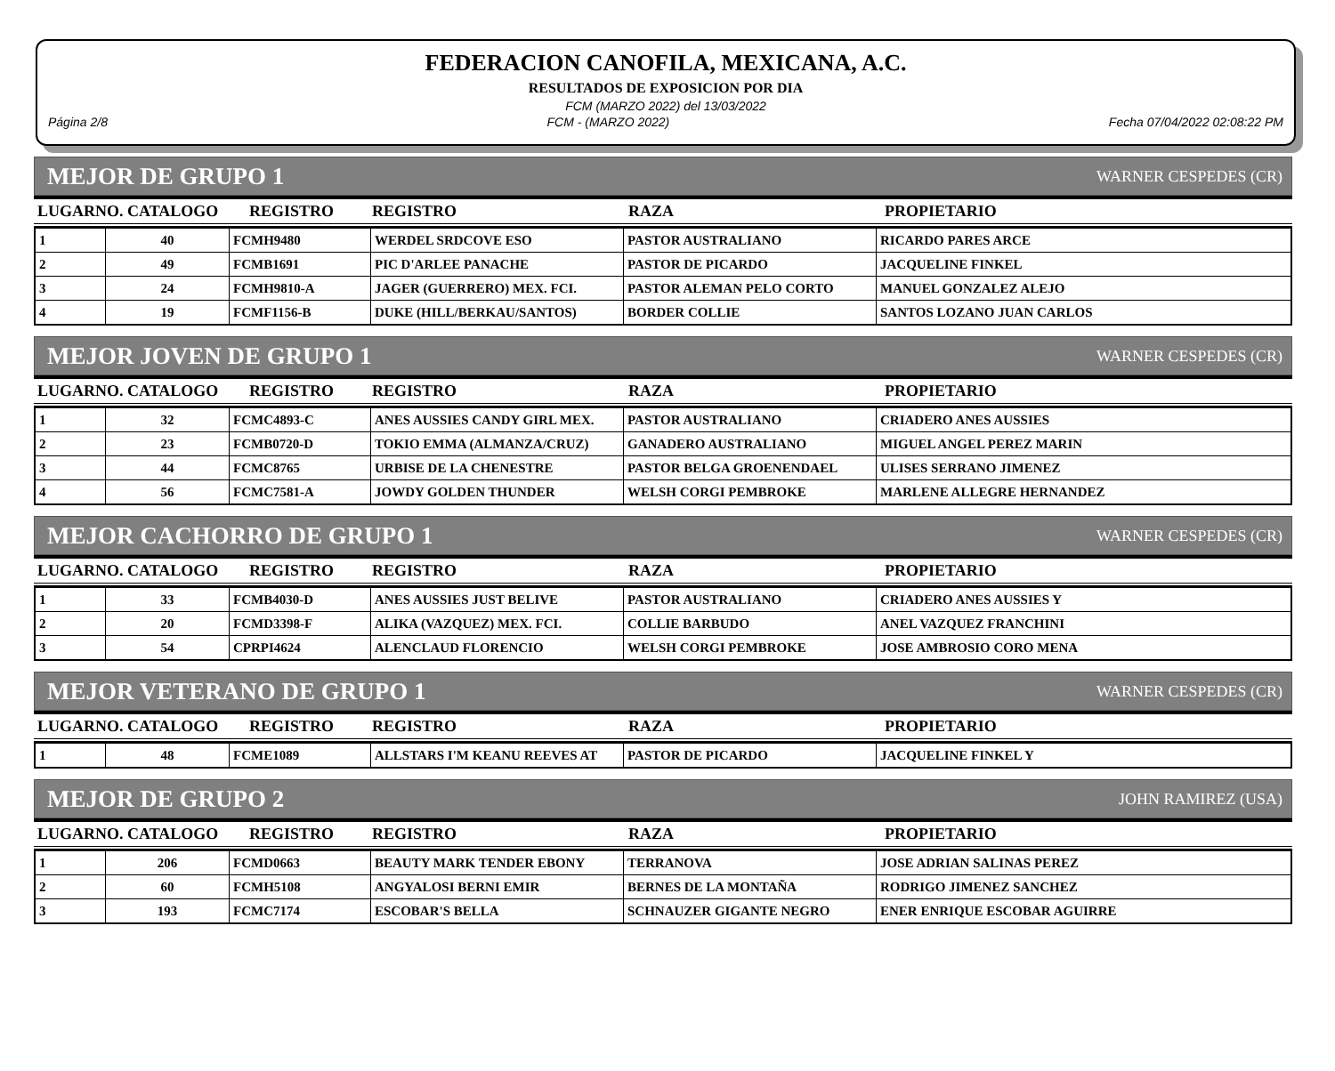FEDERACION CANOFILA, MEXICANA, A.C.
RESULTADOS DE EXPOSICION POR DIA
FCM (MARZO 2022) del 13/03/2022
Página 2/8 FCM - (MARZO 2022) Fecha 07/04/2022 02:08:22 PM
MEJOR DE GRUPO 1 WARNER CESPEDES (CR)
| LUGARNO. CATALOGO | REGISTRO | REGISTRO | RAZA | PROPIETARIO |
| --- | --- | --- | --- | --- |
| 1 | 40 | FCMH9480 | WERDEL SRDCOVE ESO | PASTOR AUSTRALIANO | RICARDO PARES ARCE |
| 2 | 49 | FCMB1691 | PIC D'ARLEE PANACHE | PASTOR DE PICARDO | JACQUELINE FINKEL |
| 3 | 24 | FCMH9810-A | JAGER (GUERRERO) MEX. FCI. | PASTOR ALEMAN PELO CORTO | MANUEL GONZALEZ ALEJO |
| 4 | 19 | FCMF1156-B | DUKE (HILL/BERKAU/SANTOS) | BORDER COLLIE | SANTOS LOZANO JUAN CARLOS |
MEJOR JOVEN DE GRUPO 1 WARNER CESPEDES (CR)
| LUGARNO. CATALOGO | REGISTRO | REGISTRO | RAZA | PROPIETARIO |
| --- | --- | --- | --- | --- |
| 1 | 32 | FCMC4893-C | ANES AUSSIES CANDY GIRL MEX. | PASTOR AUSTRALIANO | CRIADERO ANES AUSSIES |
| 2 | 23 | FCMB0720-D | TOKIO EMMA (ALMANZA/CRUZ) | GANADERO AUSTRALIANO | MIGUEL ANGEL PEREZ MARIN |
| 3 | 44 | FCMC8765 | URBISE DE LA CHENESTRE | PASTOR BELGA GROENENDAEL | ULISES SERRANO JIMENEZ |
| 4 | 56 | FCMC7581-A | JOWDY GOLDEN THUNDER | WELSH CORGI PEMBROKE | MARLENE ALLEGRE HERNANDEZ |
MEJOR CACHORRO DE GRUPO 1 WARNER CESPEDES (CR)
| LUGARNO. CATALOGO | REGISTRO | REGISTRO | RAZA | PROPIETARIO |
| --- | --- | --- | --- | --- |
| 1 | 33 | FCMB4030-D | ANES AUSSIES JUST BELIVE | PASTOR AUSTRALIANO | CRIADERO ANES AUSSIES Y |
| 2 | 20 | FCMD3398-F | ALIKA (VAZQUEZ) MEX. FCI. | COLLIE BARBUDO | ANEL VAZQUEZ FRANCHINI |
| 3 | 54 | CPRPI4624 | ALENCLAUD FLORENCIO | WELSH CORGI PEMBROKE | JOSE AMBROSIO CORO MENA |
MEJOR VETERANO DE GRUPO 1 WARNER CESPEDES (CR)
| LUGARNO. CATALOGO | REGISTRO | REGISTRO | RAZA | PROPIETARIO |
| --- | --- | --- | --- | --- |
| 1 | 48 | FCME1089 | ALLSTARS I'M KEANU REEVES AT | PASTOR DE PICARDO | JACQUELINE FINKEL Y |
MEJOR DE GRUPO 2 JOHN RAMIREZ (USA)
| LUGARNO. CATALOGO | REGISTRO | REGISTRO | RAZA | PROPIETARIO |
| --- | --- | --- | --- | --- |
| 1 | 206 | FCMD0663 | BEAUTY MARK TENDER EBONY | TERRANOVA | JOSE ADRIAN SALINAS PEREZ |
| 2 | 60 | FCMH5108 | ANGYALOSI BERNI EMIR | BERNES DE LA MONTAÑA | RODRIGO JIMENEZ SANCHEZ |
| 3 | 193 | FCMC7174 | ESCOBAR'S BELLA | SCHNAUZER GIGANTE NEGRO | ENER ENRIQUE ESCOBAR AGUIRRE |